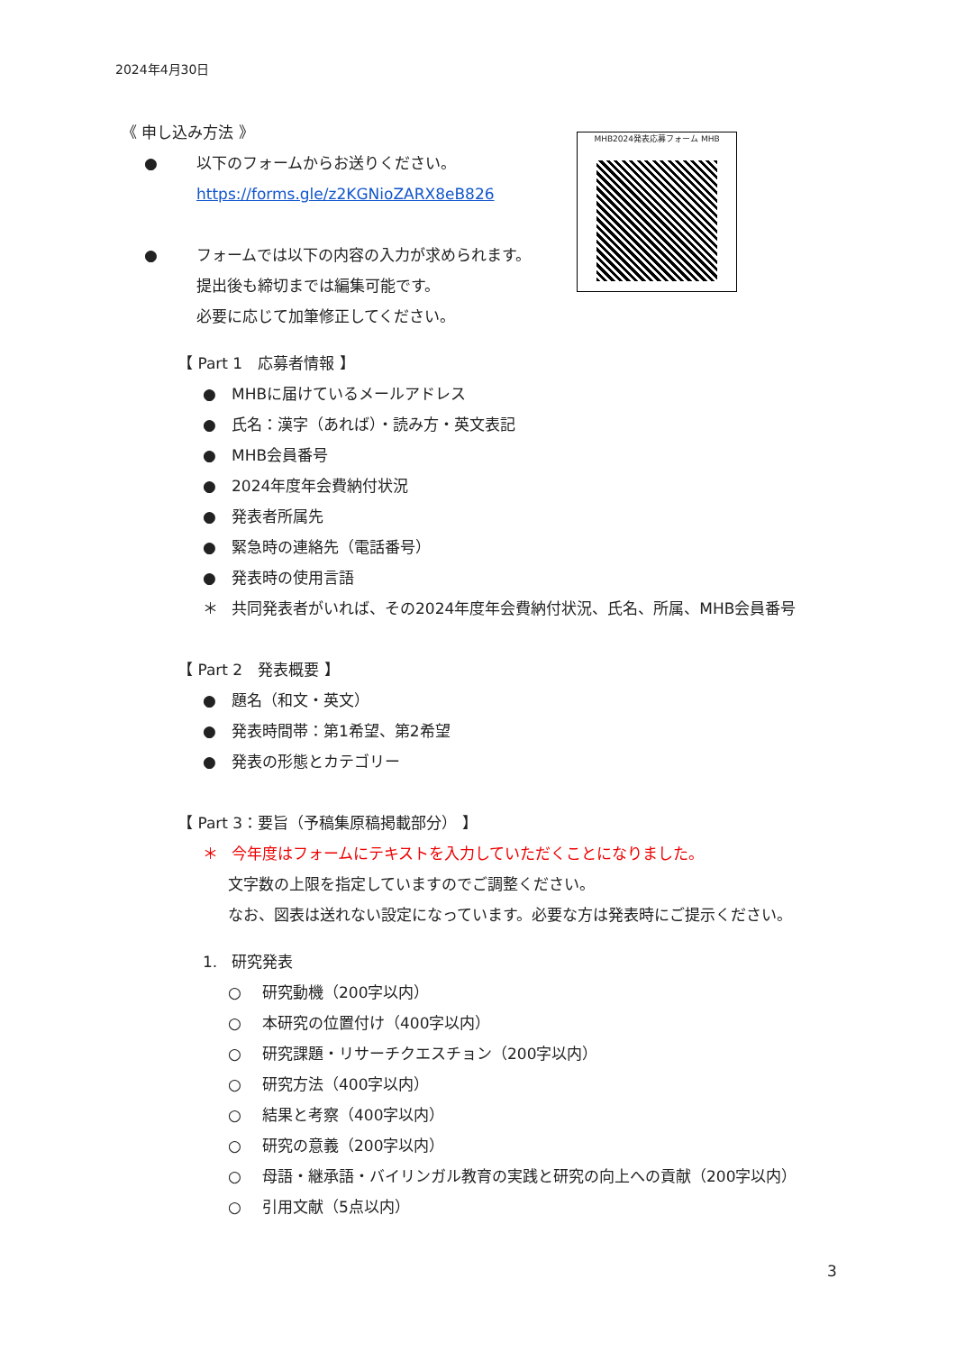2024年4月30日
MHB2024発表応募フォーム MHB
《 申し込み方法 》
● 以下のフォームからお送りください。
https://forms.gle/z2KGNioZARX8eB826
● フォームでは以下の内容の入力が求められます。
提出後も締切までは編集可能です。
必要に応じて加筆修正してください。
【 Part 1　応募者情報 】
● MHBに届けているメールアドレス
● 氏名：漢字（あれば）・読み方・英文表記
● MHB会員番号
● 2024年度年会費納付状況
● 発表者所属先
● 緊急時の連絡先（電話番号）
● 発表時の使用言語
＊ 共同発表者がいれば、その2024年度年会費納付状況、氏名、所属、MHB会員番号
【 Part 2　発表概要 】
● 題名（和文・英文）
● 発表時間帯：第1希望、第2希望
● 発表の形態とカテゴリー
【 Part 3：要旨（予稿集原稿掲載部分） 】
＊ 今年度はフォームにテキストを入力していただくことになりました。
文字数の上限を指定していますのでご調整ください。
なお、図表は送れない設定になっています。必要な方は発表時にご提示ください。
1. 研究発表
○ 研究動機（200字以内）
○ 本研究の位置付け（400字以内）
○ 研究課題・リサーチクエスチョン（200字以内）
○ 研究方法（400字以内）
○ 結果と考察（400字以内）
○ 研究の意義（200字以内）
○ 母語・継承語・バイリンガル教育の実践と研究の向上への貢献（200字以内）
○ 引用文献（5点以内）
3